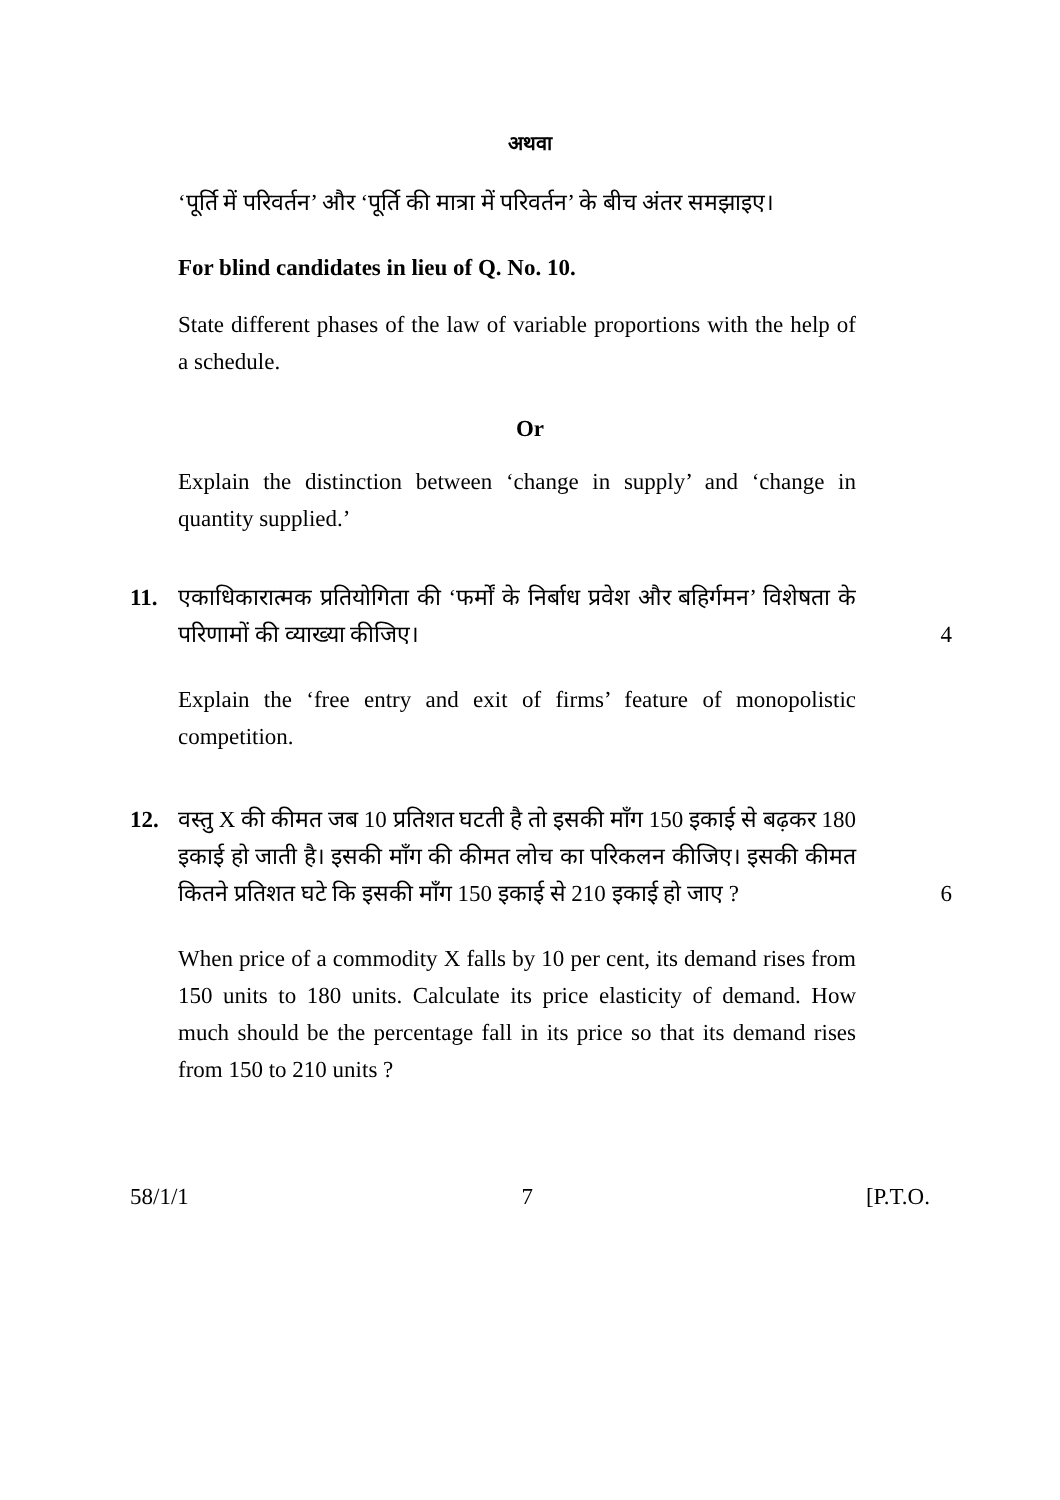अथवा
‘पूर्ति में परिवर्तन’ और ‘पूर्ति की मात्रा में परिवर्तन’ के बीच अंतर समझाइए।
For blind candidates in lieu of Q. No. 10.
State different phases of the law of variable proportions with the help of a schedule.
Or
Explain the distinction between ‘change in supply’ and ‘change in quantity supplied.’
11. एकाधिकारात्मक प्रतियोगिता की ‘फर्मों के निर्बाध प्रवेश और बहिर्गमन’ विशेषता के परिणामों की व्याख्या कीजिए।
4
Explain the ‘free entry and exit of firms’ feature of monopolistic competition.
12. वस्तु X की कीमत जब 10 प्रतिशत घटती है तो इसकी माँग 150 इकाई से बढ़कर 180 इकाई हो जाती है। इसकी माँग की कीमत लोच का परिकलन कीजिए। इसकी कीमत कितने प्रतिशत घटे कि इसकी माँग 150 इकाई से 210 इकाई हो जाए ?
6
When price of a commodity X falls by 10 per cent, its demand rises from 150 units to 180 units. Calculate its price elasticity of demand. How much should be the percentage fall in its price so that its demand rises from 150 to 210 units ?
58/1/1 7 [P.T.O.